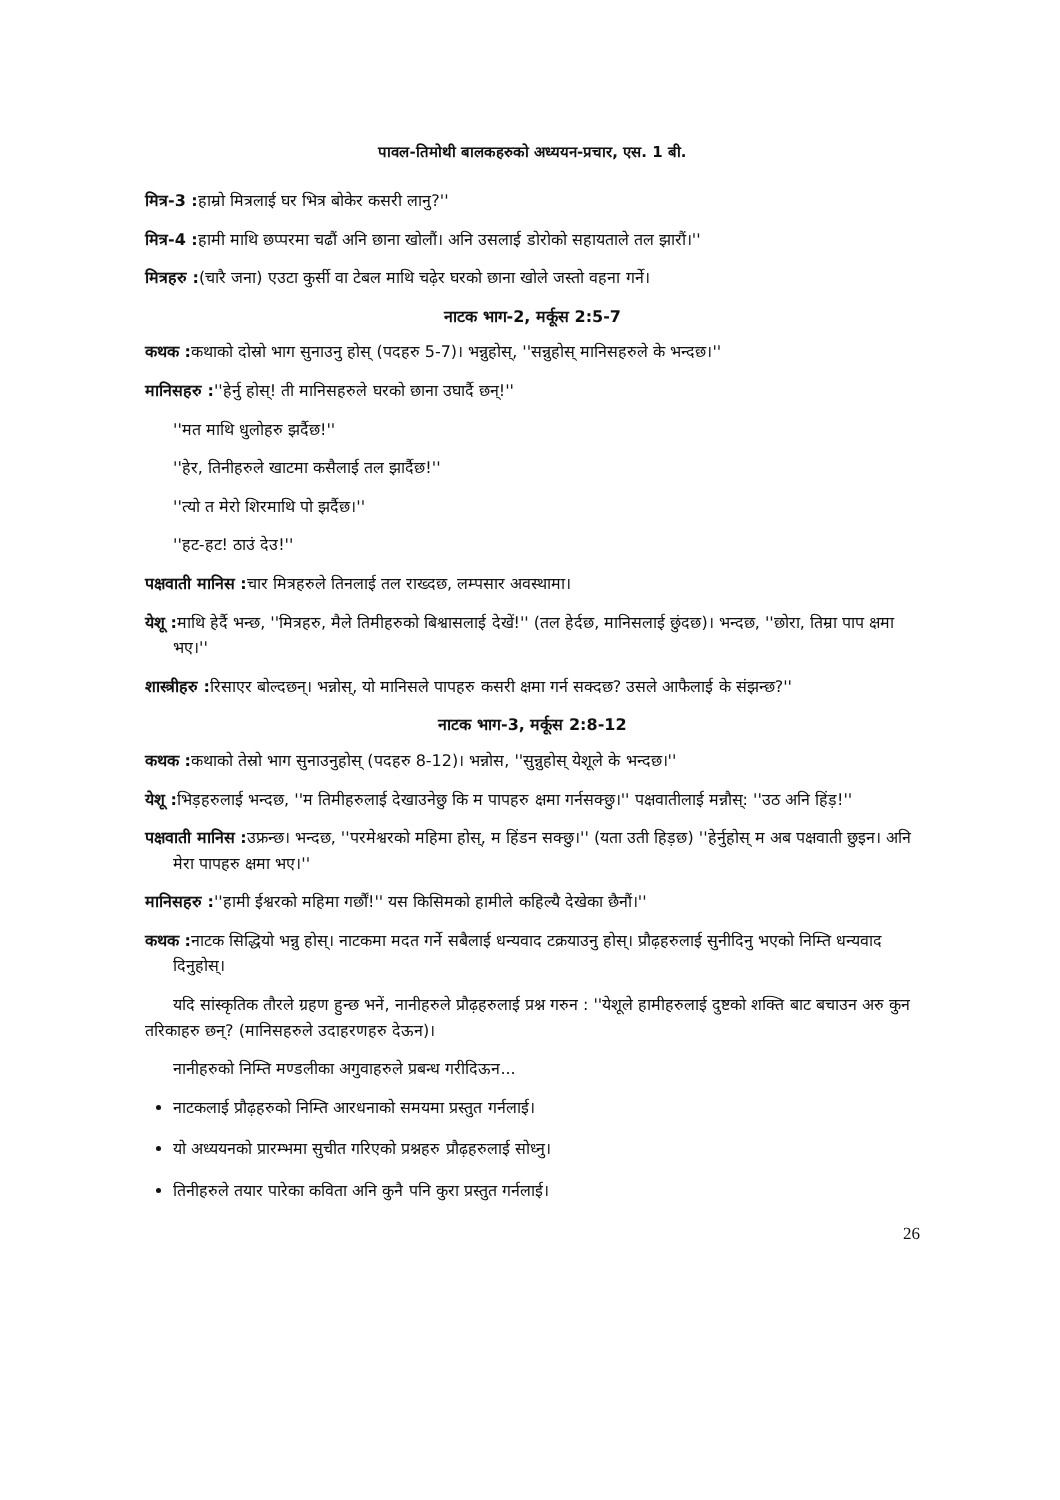पावल-तिमोथी बालकहरुको अध्ययन-प्रचार, एस. 1 बी.
मित्र-3 : हाम्रो मित्रलाई घर भित्र बोकेर कसरी लानु?''
मित्र-4 : हामी माथि छप्परमा चढौं अनि छाना खोलौं। अनि उसलाई डोरोको सहायताले तल झारौं।''
मित्रहरु :(चारै जना) एउटा कुर्सी वा टेबल माथि चढ़ेर घरको छाना खोले जस्तो वहना गर्ने।
नाटक भाग-2, मर्कूस 2:5-7
कथक : कथाको दोस्रो भाग सुनाउनु होस् (पदहरु 5-7)। भन्नुहोस्, ''सन्नुहोस् मानिसहरुले के भन्दछ।''
मानिसहरु :''हेर्नु होस्! ती मानिसहरुले घरको छाना उघार्दै छन्!''
''मत माथि धुलोहरु झर्दैछ!''
''हेर, तिनीहरुले खाटमा कसैलाई तल झार्दैछ!''
''त्यो त मेरो शिरमाथि पो झर्दैछ।''
''हट-हट! ठाउं देउ!''
पक्षवाती मानिस : चार मित्रहरुले तिनलाई तल राख्दछ, लम्पसार अवस्थामा।
येशू : माथि हेर्दै भन्छ, ''मित्रहरु, मैले तिमीहरुको बिश्वासलाई देखें!'' (तल हेर्दछ, मानिसलाई छुंदछ)। भन्दछ, ''छोरा, तिम्रा पाप क्षमा भए।''
शास्त्रीहरु : रिसाएर बोल्दछन्। भन्नोस्, यो मानिसले पापहरु कसरी क्षमा गर्न सक्दछ? उसले आफैलाई के संझन्छ?''
नाटक भाग-3, मर्कूस 2:8-12
कथक : कथाको तेस्रो भाग सुनाउनुहोस् (पदहरु 8-12)। भन्नोस, ''सुन्नुहोस् येशूले के भन्दछ।''
येशू : भिड़हरुलाई भन्दछ, ''म तिमीहरुलाई देखाउनेछु कि म पापहरु क्षमा गर्नसक्छु।'' पक्षवातीलाई मन्नौस्: ''उठ अनि हिंड़!''
पक्षवाती मानिस : उफ्रन्छ। भन्दछ, ''परमेश्वरको महिमा होस्, म हिंडन सक्छु।'' (यता उती हिड़छ) ''हेर्नुहोस् म अब पक्षवाती छुइन। अनि मेरा पापहरु क्षमा भए।''
मानिसहरु :''हामी ईश्वरको महिमा गर्छौं!'' यस किसिमको हामीले कहिल्यै देखेका छैनौं।''
कथक : नाटक सिद्धियो भन्नु होस्। नाटकमा मदत गर्ने सबैलाई धन्यवाद टक्रयाउनु होस्। प्रौढ़हरुलाई सुनीदिनु भएको निम्ति धन्यवाद दिनुहोस्।
यदि सांस्कृतिक तौरले ग्रहण हुन्छ भनें, नानीहरुले प्रौढ़हरुलाई प्रश्न गरुन : ''येशूले हामीहरुलाई दुष्टको शक्ति बाट बचाउन अरु कुन तरिकाहरु छन्? (मानिसहरुले उदाहरणहरु देऊन)।
नानीहरुको निम्ति मण्डलीका अगुवाहरुले प्रबन्ध गरीदिऊन...
नाटकलाई प्रौढ़हरुको निम्ति आरधनाको समयमा प्रस्तुत गर्नलाई।
यो अध्ययनको प्रारम्भमा सुचीत गरिएको प्रश्नहरु प्रौढ़हरुलाई सोध्नु।
तिनीहरुले तयार पारेका कविता अनि कुनै पनि कुरा प्रस्तुत गर्नलाई।
26